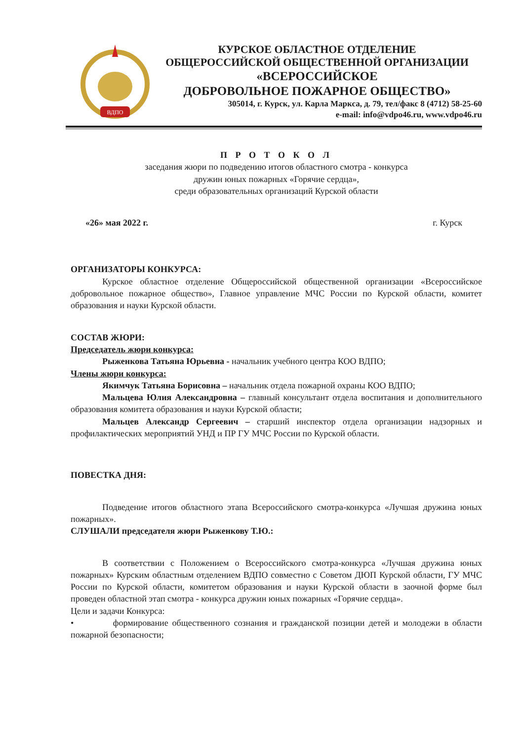ВДПО
КУРСКОЕ ОБЛАСТНОЕ ОТДЕЛЕНИЕ
ОБЩЕРОССИЙСКОЙ ОБЩЕСТВЕННОЙ ОРГАНИЗАЦИИ
«ВСЕРОССИЙСКОЕ
ДОБРОВОЛЬНОЕ ПОЖАРНОЕ ОБЩЕСТВО»
305014, г. Курск, ул. Карла Маркса, д. 79, тел/факс 8 (4712) 58-25-60
e-mail: info@vdpo46.ru, www.vdpo46.ru
П Р О Т О К О Л
заседания жюри по подведению итогов областного смотра - конкурса
дружин юных пожарных «Горячие сердца»,
среди образовательных организаций Курской области
«26» мая 2022 г. г. Курск
ОРГАНИЗАТОРЫ КОНКУРСА:
Курское областное отделение Общероссийской общественной организации «Всероссийское добровольное пожарное общество», Главное управление МЧС России по Курской области, комитет образования и науки Курской области.
СОСТАВ ЖЮРИ:
Председатель жюри конкурса:
Рыженкова Татьяна Юрьевна - начальник учебного центра КОО ВДПО;
Члены жюри конкурса:
Якимчук Татьяна Борисовна – начальник отдела пожарной охраны КОО ВДПО;
Мальцева Юлия Александровна – главный консультант отдела воспитания и дополнительного образования комитета образования и науки Курской области;
Мальцев Александр Сергеевич – старший инспектор отдела организации надзорных и профилактических мероприятий УНД и ПР ГУ МЧС России по Курской области.
ПОВЕСТКА ДНЯ:
Подведение итогов областного этапа Всероссийского смотра-конкурса «Лучшая дружина юных пожарных».
СЛУШАЛИ председателя жюри Рыженкову Т.Ю.:
В соответствии с Положением о Всероссийского смотра-конкурса «Лучшая дружина юных пожарных» Курским областным отделением ВДПО совместно с Советом ДЮП Курской области, ГУ МЧС России по Курской области, комитетом образования и науки Курской области в заочной форме был проведен областной этап смотра - конкурса дружин юных пожарных «Горячие сердца».
Цели и задачи Конкурса:
• формирование общественного сознания и гражданской позиции детей и молодежи в области пожарной безопасности;